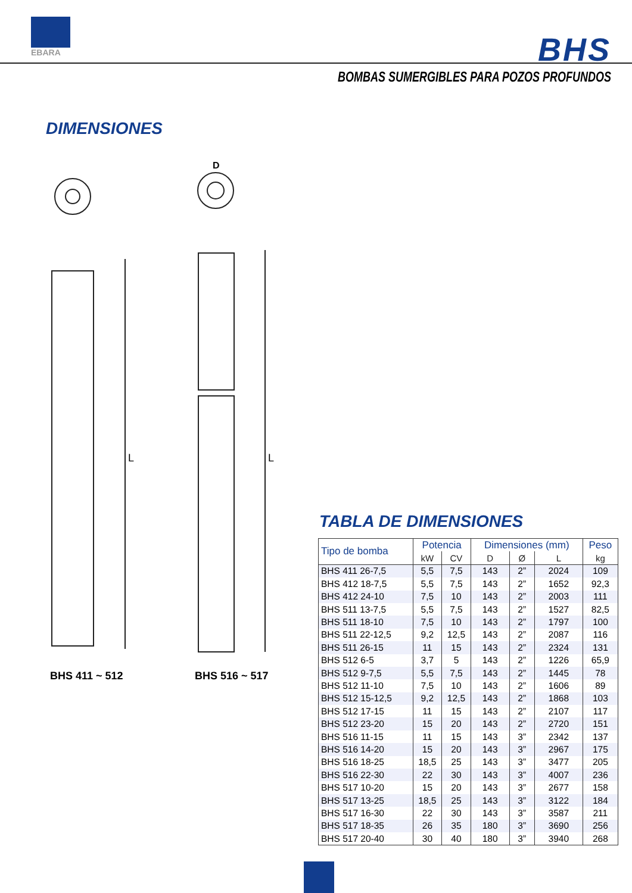EBARA
BHS
BOMBAS SUMERGIBLES PARA POZOS PROFUNDOS
DIMENSIONES
L
L
D
BHS 411 ~ 512 BHS 516 ~ 517
TABLA DE DIMENSIONES
| Tipo de bomba | Potencia | | Dimensiones (mm) | | | Peso |
| --- | --- | --- | --- | --- | --- | --- |
| | kW | CV | D | Ø | L | kg |
| BHS 411 26-7,5 | 5,5 | 7,5 | 143 | 2” | 2024 | 109 |
| BHS 412 18-7,5 | 5,5 | 7,5 | 143 | 2” | 1652 | 92,3 |
| BHS 412 24-10 | 7,5 | 10 | 143 | 2” | 2003 | 111 |
| BHS 511 13-7,5 | 5,5 | 7,5 | 143 | 2” | 1527 | 82,5 |
| BHS 511 18-10 | 7,5 | 10 | 143 | 2” | 1797 | 100 |
| BHS 511 22-12,5 | 9,2 | 12,5 | 143 | 2” | 2087 | 116 |
| BHS 511 26-15 | 11 | 15 | 143 | 2” | 2324 | 131 |
| BHS 512 6-5 | 3,7 | 5 | 143 | 2” | 1226 | 65,9 |
| BHS 512 9-7,5 | 5,5 | 7,5 | 143 | 2” | 1445 | 78 |
| BHS 512 11-10 | 7,5 | 10 | 143 | 2” | 1606 | 89 |
| BHS 512 15-12,5 | 9,2 | 12,5 | 143 | 2” | 1868 | 103 |
| BHS 512 17-15 | 11 | 15 | 143 | 2” | 2107 | 117 |
| BHS 512 23-20 | 15 | 20 | 143 | 2” | 2720 | 151 |
| BHS 516 11-15 | 11 | 15 | 143 | 3” | 2342 | 137 |
| BHS 516 14-20 | 15 | 20 | 143 | 3” | 2967 | 175 |
| BHS 516 18-25 | 18,5 | 25 | 143 | 3” | 3477 | 205 |
| BHS 516 22-30 | 22 | 30 | 143 | 3” | 4007 | 236 |
| BHS 517 10-20 | 15 | 20 | 143 | 3” | 2677 | 158 |
| BHS 517 13-25 | 18,5 | 25 | 143 | 3” | 3122 | 184 |
| BHS 517 16-30 | 22 | 30 | 143 | 3” | 3587 | 211 |
| BHS 517 18-35 | 26 | 35 | 180 | 3” | 3690 | 256 |
| BHS 517 20-40 | 30 | 40 | 180 | 3” | 3940 | 268 |